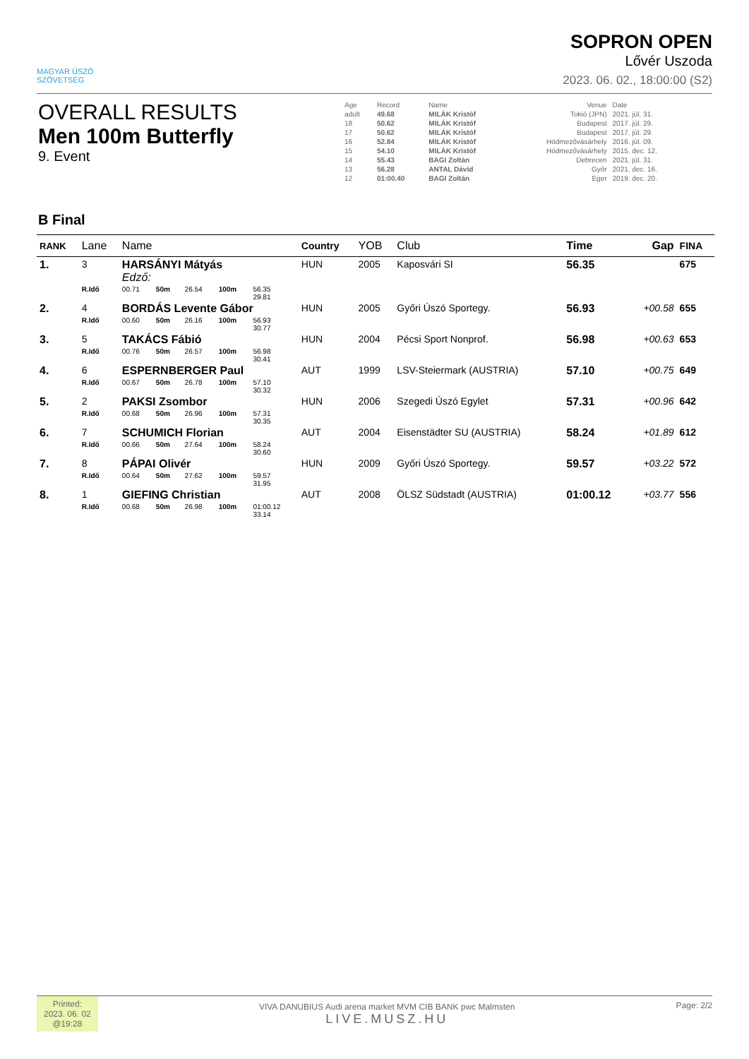MAGYAR ÚSZÓ
SZÖVETSÉG
SOPRON OPEN
Lővér Uszoda
2023. 06. 02., 18:00:00 (S2)
OVERALL RESULTS
Men 100m Butterfly
9. Event
| Age | Record | Name | Venue | Date |
| adult | 49.68 | MILÁK Kristóf | Tokió (JPN) | 2021. júl. 31. |
| 18 | 50.62 | MILÁK Kristóf | Budapest | 2017. júl. 29. |
| 17 | 50.62 | MILÁK Kristóf | Budapest | 2017. júl. 29. |
| 16 | 52.84 | MILÁK Kristóf | Hódmezővásárhely | 2016. júl. 09. |
| 15 | 54.10 | MILÁK Kristóf | Hódmezővásárhely | 2015. dec. 12. |
| 14 | 55.43 | BAGI Zoltán | Debrecen | 2021. júl. 31. |
| 13 | 56.28 | ANTAL Dávid | Győr | 2021. dec. 16. |
| 12 | 01:00.40 | BAGI Zoltán | Eger | 2019. dec. 20. |
B Final
| RANK | Lane | Name | | | | | | Country | YOB | Club | Time | Gap | FINA |
| --- | --- | --- | --- | --- | --- | --- | --- | --- | --- | --- | --- | --- | --- |
| 1. | 3 | HARSÁNYI Mátyás Edző: | | | | | | HUN | 2005 | Kaposvári SI | 56.35 | | 675 |
| | R.Idő | 00.71 | 50m | 26.54 | 100m | 56.35 29.81 | | | | | | | |
| 2. | 4 | BORDÁS Levente Gábor | | | | | | HUN | 2005 | Győri Úszó Sportegy. | 56.93 | +00.58 | 655 |
| | R.Idő | 00.60 | 50m | 26.16 | 100m | 56.93 30.77 | | | | | | | |
| 3. | 5 | TAKÁCS Fábió | | | | | | HUN | 2004 | Pécsi Sport Nonprof. | 56.98 | +00.63 | 653 |
| | R.Idő | 00.76 | 50m | 26.57 | 100m | 56.98 30.41 | | | | | | | |
| 4. | 6 | ESPERNBERGER Paul | | | | | | AUT | 1999 | LSV-Steiermark (AUSTRIA) | 57.10 | +00.75 | 649 |
| | R.Idő | 00.67 | 50m | 26.78 | 100m | 57.10 30.32 | | | | | | | |
| 5. | 2 | PAKSI Zsombor | | | | | | HUN | 2006 | Szegedi Úszó Egylet | 57.31 | +00.96 | 642 |
| | R.Idő | 00.68 | 50m | 26.96 | 100m | 57.31 30.35 | | | | | | | |
| 6. | 7 | SCHUMICH Florian | | | | | | AUT | 2004 | Eisenstädter SU (AUSTRIA) | 58.24 | +01.89 | 612 |
| | R.Idő | 00.66 | 50m | 27.64 | 100m | 58.24 30.60 | | | | | | | |
| 7. | 8 | PÁPAI Olivér | | | | | | HUN | 2009 | Győri Úszó Sportegy. | 59.57 | +03.22 | 572 |
| | R.Idő | 00.64 | 50m | 27.62 | 100m | 59.57 31.95 | | | | | | | |
| 8. | 1 | GIEFING Christian | | | | | | AUT | 2008 | ÖLSZ Südstadt (AUSTRIA) | 01:00.12 | +03.77 | 556 |
| | R.Idő | 00.68 | 50m | 26.98 | 100m | 01:00.12 33.14 | | | | | | | |
Printed:
2023. 06. 02
@19:28
VIVA DANUBIUS Audi arena market MVM CIB BANK pwc Malmsten
LIVE.MUSZ.HU
Page: 2/2